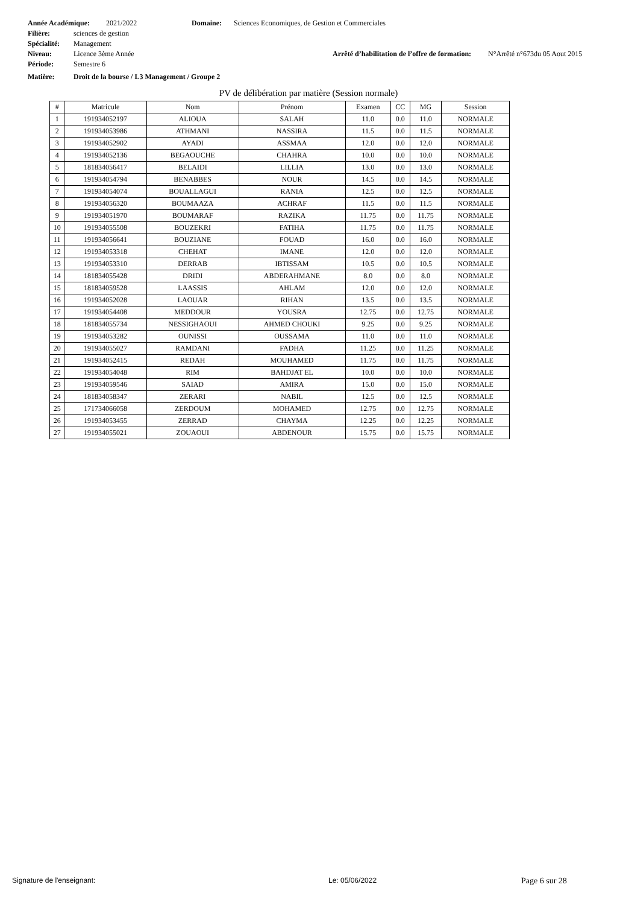Année Académique: 2021/2022 Domaine: Sciences Economiques, de Gestion et Commerciales
Filière: sciences de gestion
Spécialité: Management
Niveau: Licence 3ème Année Arrêté d’habilitation de l’offre de formation: N°Arrêté n°673du 05 Aout 2015
Période: Semestre 6
Matière: Droit de la bourse / L3 Management / Groupe 2
PV de délibération par matière (Session normale)
| # | Matricule | Nom | Prénom | Examen | CC | MG | Session |
| --- | --- | --- | --- | --- | --- | --- | --- |
| 1 | 191934052197 | ALIOUA | SALAH | 11.0 | 0.0 | 11.0 | NORMALE |
| 2 | 191934053986 | ATHMANI | NASSIRA | 11.5 | 0.0 | 11.5 | NORMALE |
| 3 | 191934052902 | AYADI | ASSMAA | 12.0 | 0.0 | 12.0 | NORMALE |
| 4 | 191934052136 | BEGAOUCHE | CHAHRA | 10.0 | 0.0 | 10.0 | NORMALE |
| 5 | 181834056417 | BELAIDI | LILLIA | 13.0 | 0.0 | 13.0 | NORMALE |
| 6 | 191934054794 | BENABBES | NOUR | 14.5 | 0.0 | 14.5 | NORMALE |
| 7 | 191934054074 | BOUALLAGUI | RANIA | 12.5 | 0.0 | 12.5 | NORMALE |
| 8 | 191934056320 | BOUMAAZA | ACHRAF | 11.5 | 0.0 | 11.5 | NORMALE |
| 9 | 191934051970 | BOUMARAF | RAZIKA | 11.75 | 0.0 | 11.75 | NORMALE |
| 10 | 191934055508 | BOUZEKRI | FATIHA | 11.75 | 0.0 | 11.75 | NORMALE |
| 11 | 191934056641 | BOUZIANE | FOUAD | 16.0 | 0.0 | 16.0 | NORMALE |
| 12 | 191934053318 | CHEHAT | IMANE | 12.0 | 0.0 | 12.0 | NORMALE |
| 13 | 191934053310 | DERRAB | IBTISSAM | 10.5 | 0.0 | 10.5 | NORMALE |
| 14 | 181834055428 | DRIDI | ABDERAHMANE | 8.0 | 0.0 | 8.0 | NORMALE |
| 15 | 181834059528 | LAASSIS | AHLAM | 12.0 | 0.0 | 12.0 | NORMALE |
| 16 | 191934052028 | LAOUAR | RIHAN | 13.5 | 0.0 | 13.5 | NORMALE |
| 17 | 191934054408 | MEDDOUR | YOUSRA | 12.75 | 0.0 | 12.75 | NORMALE |
| 18 | 181834055734 | NESSIGHAOUI | AHMED CHOUKI | 9.25 | 0.0 | 9.25 | NORMALE |
| 19 | 191934053282 | OUNISSI | OUSSAMA | 11.0 | 0.0 | 11.0 | NORMALE |
| 20 | 191934055027 | RAMDANI | FADHA | 11.25 | 0.0 | 11.25 | NORMALE |
| 21 | 191934052415 | REDAH | MOUHAMED | 11.75 | 0.0 | 11.75 | NORMALE |
| 22 | 191934054048 | RIM | BAHDJAT EL | 10.0 | 0.0 | 10.0 | NORMALE |
| 23 | 191934059546 | SAIAD | AMIRA | 15.0 | 0.0 | 15.0 | NORMALE |
| 24 | 181834058347 | ZERARI | NABIL | 12.5 | 0.0 | 12.5 | NORMALE |
| 25 | 171734066058 | ZERDOUM | MOHAMED | 12.75 | 0.0 | 12.75 | NORMALE |
| 26 | 191934053455 | ZERRAD | CHAYMA | 12.25 | 0.0 | 12.25 | NORMALE |
| 27 | 191934055021 | ZOUAOUI | ABDENOUR | 15.75 | 0.0 | 15.75 | NORMALE |
Signature de l'enseignant: Le: 05/06/2022 Page 6 sur 28